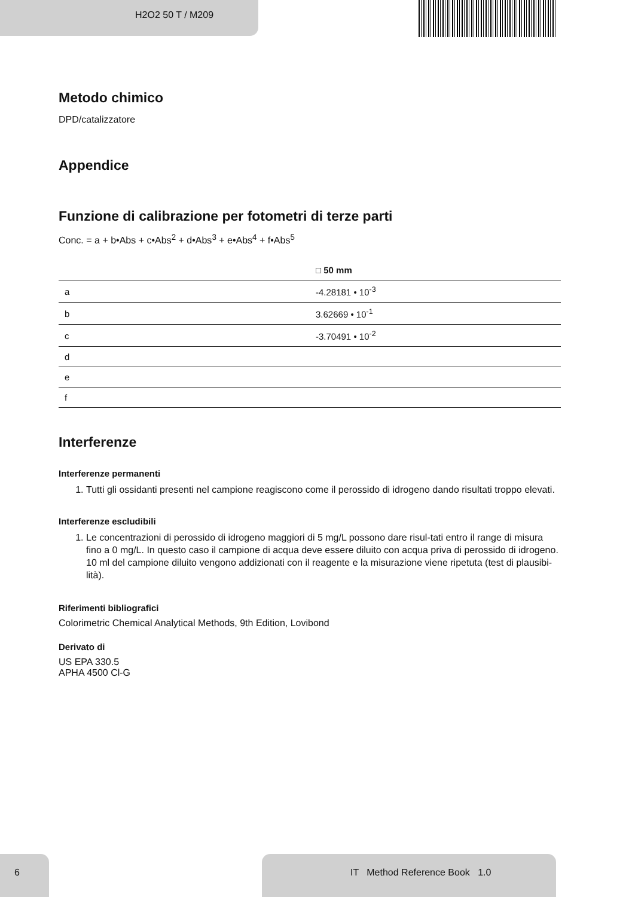H2O2 50 T / M209
Metodo chimico
DPD/catalizzatore
Appendice
Funzione di calibrazione per fotometri di terze parti
Conc. = a + b•Abs + c•Abs<sup>2</sup> + d•Abs<sup>3</sup> + e•Abs<sup>4</sup> + f•Abs<sup>5</sup>
| | □ 50 mm |
| --- | --- |
| a | -4.28181 • 10<sup>-3</sup> |
| b | 3.62669 • 10<sup>-1</sup> |
| c | -3.70491 • 10<sup>-2</sup> |
| d | |
| e | |
| f | |
Interferenze
Interferenze permanenti
1. Tutti gli ossidanti presenti nel campione reagiscono come il perossido di idrogeno dando risultati troppo elevati.
Interferenze escludibili
1. Le concentrazioni di perossido di idrogeno maggiori di 5 mg/L possono dare risul-tati entro il range di misura fino a 0 mg/L. In questo caso il campione di acqua deve essere diluito con acqua priva di perossido di idrogeno. 10 ml del campione diluito vengono addizionati con il reagente e la misurazione viene ripetuta (test di plausibi-lità).
Riferimenti bibliografici
Colorimetric Chemical Analytical Methods, 9th Edition, Lovibond
Derivato di
US EPA 330.5
APHA 4500 Cl-G
6 IT Method Reference Book 1.0